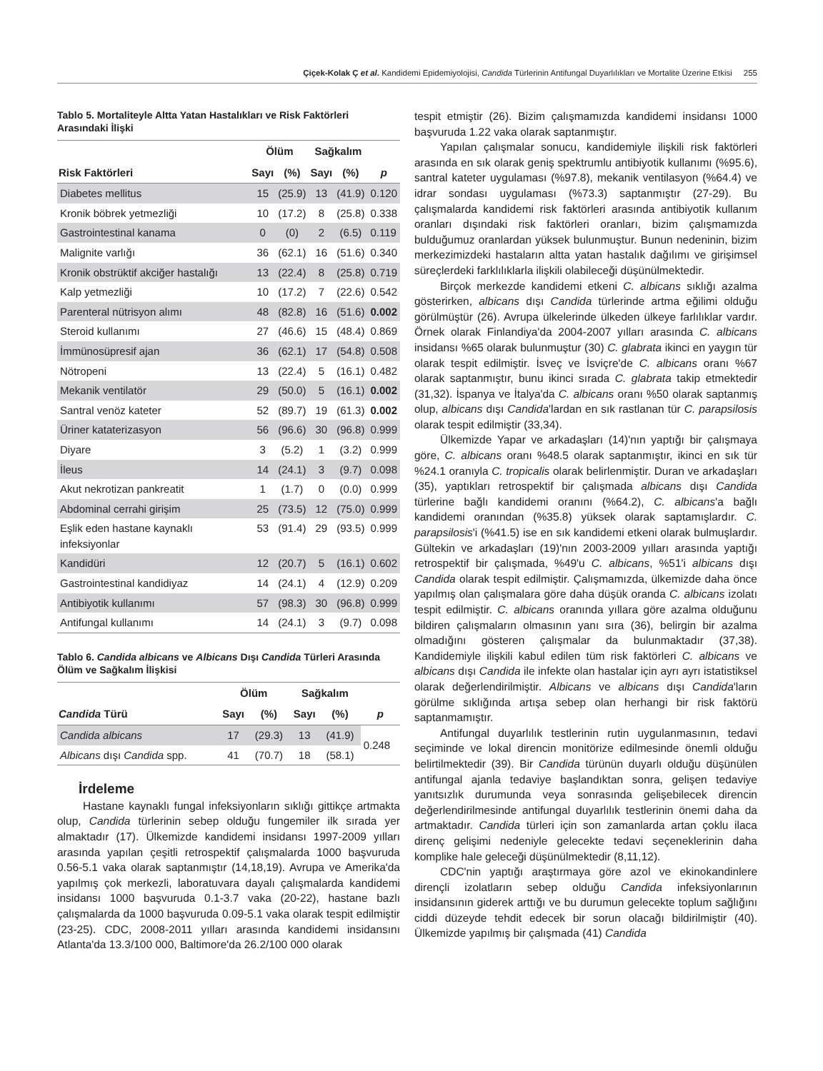Çiçek-Kolak Ç et al. Kandidemi Epidemiyolojisi, Candida Türlerinin Antifungal Duyarlılıkları ve Mortalite Üzerine Etkisi 255
Tablo 5. Mortaliteyle Altta Yatan Hastalıkları ve Risk Faktörleri Arasındaki İlişki
| | Ölüm | | Sağkalım | | |
| --- | --- | --- | --- | --- | --- |
| Risk Faktörleri | Sayı | (%) | Sayı | (%) | p |
| Diabetes mellitus | 15 | (25.9) | 13 | (41.9) | 0.120 |
| Kronik böbrek yetmezliği | 10 | (17.2) | 8 | (25.8) | 0.338 |
| Gastrointestinal kanama | 0 | (0) | 2 | (6.5) | 0.119 |
| Malignite varlığı | 36 | (62.1) | 16 | (51.6) | 0.340 |
| Kronik obstrüktif akciğer hastalığı | 13 | (22.4) | 8 | (25.8) | 0.719 |
| Kalp yetmezliği | 10 | (17.2) | 7 | (22.6) | 0.542 |
| Parenteral nütrisyon alımı | 48 | (82.8) | 16 | (51.6) | 0.002 |
| Steroid kullanımı | 27 | (46.6) | 15 | (48.4) | 0.869 |
| İmmünosüpresif ajan | 36 | (62.1) | 17 | (54.8) | 0.508 |
| Nötropeni | 13 | (22.4) | 5 | (16.1) | 0.482 |
| Mekanik ventilatör | 29 | (50.0) | 5 | (16.1) | 0.002 |
| Santral venöz kateter | 52 | (89.7) | 19 | (61.3) | 0.002 |
| Üriner kataterizasyon | 56 | (96.6) | 30 | (96.8) | 0.999 |
| Diyare | 3 | (5.2) | 1 | (3.2) | 0.999 |
| İleus | 14 | (24.1) | 3 | (9.7) | 0.098 |
| Akut nekrotizan pankreatit | 1 | (1.7) | 0 | (0.0) | 0.999 |
| Abdominal cerrahi girişim | 25 | (73.5) | 12 | (75.0) | 0.999 |
| Eşlik eden hastane kaynaklı infeksiyonlar | 53 | (91.4) | 29 | (93.5) | 0.999 |
| Kandidüri | 12 | (20.7) | 5 | (16.1) | 0.602 |
| Gastrointestinal kandidiyaz | 14 | (24.1) | 4 | (12.9) | 0.209 |
| Antibiyotik kullanımı | 57 | (98.3) | 30 | (96.8) | 0.999 |
| Antifungal kullanımı | 14 | (24.1) | 3 | (9.7) | 0.098 |
Tablo 6. Candida albicans ve Albicans Dışı Candida Türleri Arasında Ölüm ve Sağkalım İlişkisi
| | Ölüm | | Sağkalım | | |
| --- | --- | --- | --- | --- | --- |
| Candida Türü | Sayı | (%) | Sayı | (%) | p |
| Candida albicans | 17 | (29.3) | 13 | (41.9) | 0.248 |
| Albicans dışı Candida spp. | 41 | (70.7) | 18 | (58.1) | |
İrdeleme
Hastane kaynaklı fungal infeksiyonların sıklığı gittikçe artmakta olup, Candida türlerinin sebep olduğu fungemiler ilk sırada yer almaktadır (17). Ülkemizde kandidemi insidansı 1997-2009 yılları arasında yapılan çeşitli retrospektif çalışmalarda 1000 başvuruda 0.56-5.1 vaka olarak saptanmıştır (14,18,19). Avrupa ve Amerika'da yapılmış çok merkezli, laboratuvara dayalı çalışmalarda kandidemi insidansı 1000 başvuruda 0.1-3.7 vaka (20-22), hastane bazlı çalışmalarda da 1000 başvuruda 0.09-5.1 vaka olarak tespit edilmiştir (23-25). CDC, 2008-2011 yılları arasında kandidemi insidansını Atlanta'da 13.3/100 000, Baltimore'da 26.2/100 000 olarak
tespit etmiştir (26). Bizim çalışmamızda kandidemi insidansı 1000 başvuruda 1.22 vaka olarak saptanmıştır.
Yapılan çalışmalar sonucu, kandidemiyle ilişkili risk faktörleri arasında en sık olarak geniş spektrumlu antibiyotik kullanımı (%95.6), santral kateter uygulaması (%97.8), mekanik ventilasyon (%64.4) ve idrar sondası uygulaması (%73.3) saptanmıştır (27-29). Bu çalışmalarda kandidemi risk faktörleri arasında antibiyotik kullanım oranları dışındaki risk faktörleri oranları, bizim çalışmamızda bulduğumuz oranlardan yüksek bulunmuştur. Bunun nedeninin, bizim merkezimizdeki hastaların altta yatan hastalık dağılımı ve girişimsel süreçlerdeki farklılıklarla ilişkili olabileceği düşünülmektedir.
Birçok merkezde kandidemi etkeni C. albicans sıklığı azalma gösterirken, albicans dışı Candida türlerinde artma eğilimi olduğu görülmüştür (26). Avrupa ülkelerinde ülkeden ülkeye farlılıklar vardır. Örnek olarak Finlandiya'da 2004-2007 yılları arasında C. albicans insidansı %65 olarak bulunmuştur (30) C. glabrata ikinci en yaygın tür olarak tespit edilmiştir. İsveç ve İsviçre'de C. albicans oranı %67 olarak saptanmıştır, bunu ikinci sırada C. glabrata takip etmektedir (31,32). İspanya ve İtalya'da C. albicans oranı %50 olarak saptanmış olup, albicans dışı Candida'lardan en sık rastlanan tür C. parapsilosis olarak tespit edilmiştir (33,34).
Ülkemizde Yapar ve arkadaşları (14)'nın yaptığı bir çalışmaya göre, C. albicans oranı %48.5 olarak saptanmıştır, ikinci en sık tür %24.1 oranıyla C. tropicalis olarak belirlenmiştir. Duran ve arkadaşları (35), yaptıkları retrospektif bir çalışmada albicans dışı Candida türlerine bağlı kandidemi oranını (%64.2), C. albicans'a bağlı kandidemi oranından (%35.8) yüksek olarak saptamışlardır. C. parapsilosis'i (%41.5) ise en sık kandidemi etkeni olarak bulmuşlardır. Gültekin ve arkadaşları (19)'nın 2003-2009 yılları arasında yaptığı retrospektif bir çalışmada, %49'u C. albicans, %51'i albicans dışı Candida olarak tespit edilmiştir. Çalışmamızda, ülkemizde daha önce yapılmış olan çalışmalara göre daha düşük oranda C. albicans izolatı tespit edilmiştir. C. albicans oranında yıllara göre azalma olduğunu bildiren çalışmaların olmasının yanı sıra (36), belirgin bir azalma olmadığını gösteren çalışmalar da bulunmaktadır (37,38). Kandidemiyle ilişkili kabul edilen tüm risk faktörleri C. albicans ve albicans dışı Candida ile infekte olan hastalar için ayrı ayrı istatistiksel olarak değerlendirilmiştir. Albicans ve albicans dışı Candida'ların görülme sıklığında artışa sebep olan herhangi bir risk faktörü saptanmamıştır.
Antifungal duyarlılık testlerinin rutin uygulanmasının, tedavi seçiminde ve lokal direncin monitörize edilmesinde önemli olduğu belirtilmektedir (39). Bir Candida türünün duyarlı olduğu düşünülen antifungal ajanla tedaviye başlandıktan sonra, gelişen tedaviye yanıtsızlık durumunda veya sonrasında gelişebilecek direncin değerlendirilmesinde antifungal duyarlılık testlerinin önemi daha da artmaktadır. Candida türleri için son zamanlarda artan çoklu ilaca direnç gelişimi nedeniyle gelecekte tedavi seçeneklerinin daha komplike hale geleceği düşünülmektedir (8,11,12).
CDC'nin yaptığı araştırmaya göre azol ve ekinokandinlere dirençli izolatların sebep olduğu Candida infeksiyonlarının insidansının giderek arttığı ve bu durumun gelecekte toplum sağlığını ciddi düzeyde tehdit edecek bir sorun olacağı bildirilmiştir (40). Ülkemizde yapılmış bir çalışmada (41) Candida